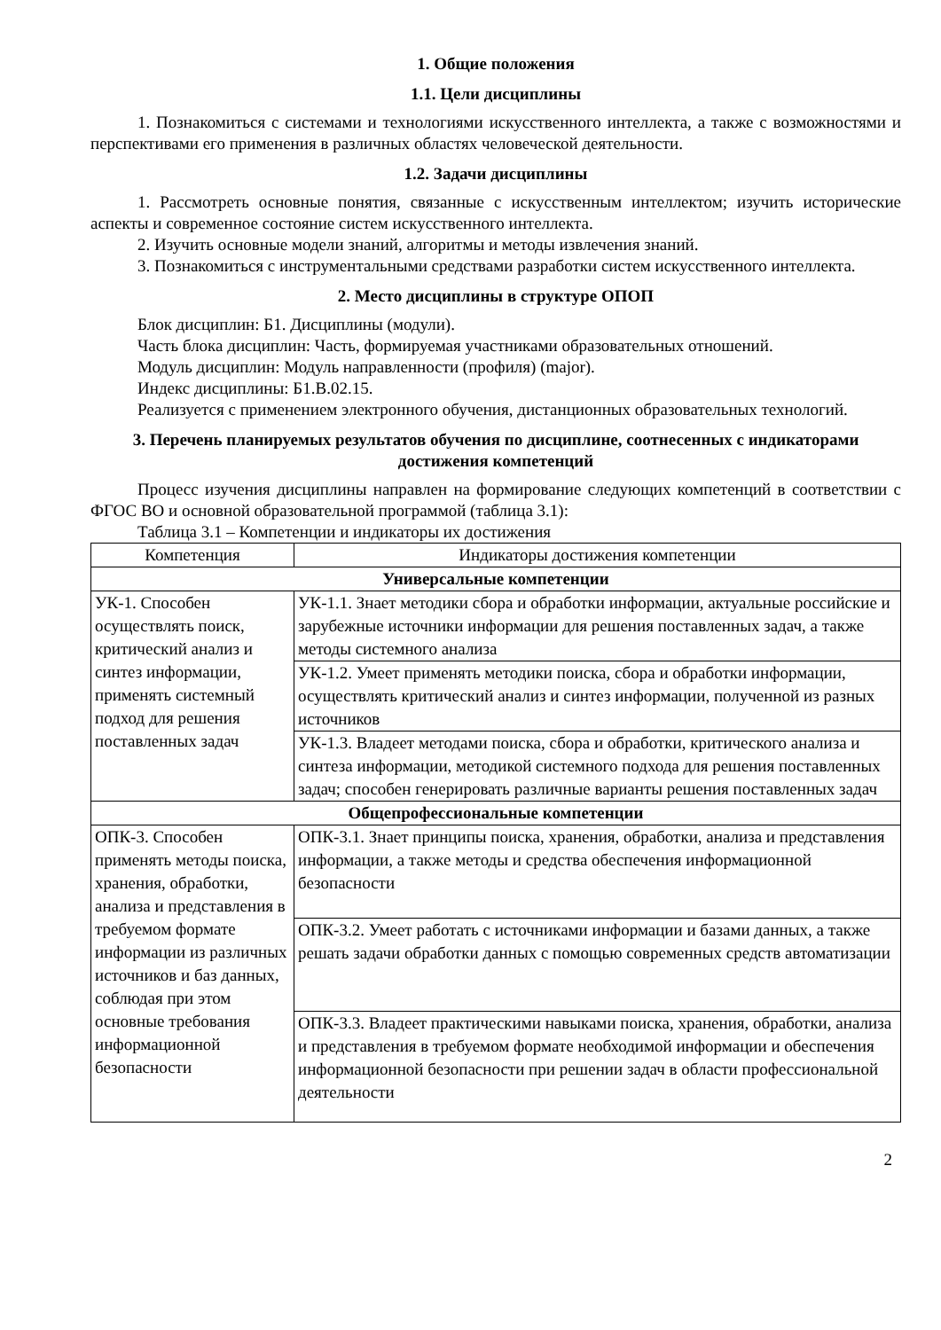1. Общие положения
1.1. Цели дисциплины
1. Познакомиться с системами и технологиями искусственного интеллекта, а также с возможностями и перспективами его применения в различных областях человеческой деятельности.
1.2. Задачи дисциплины
1. Рассмотреть основные понятия, связанные с искусственным интеллектом; изучить исторические аспекты и современное состояние систем искусственного интеллекта.
2. Изучить основные модели знаний, алгоритмы и методы извлечения знаний.
3. Познакомиться с инструментальными средствами разработки систем искусственного интеллекта.
2. Место дисциплины в структуре ОПОП
Блок дисциплин: Б1. Дисциплины (модули).
Часть блока дисциплин: Часть, формируемая участниками образовательных отношений.
Модуль дисциплин: Модуль направленности (профиля) (major).
Индекс дисциплины: Б1.В.02.15.
Реализуется с применением электронного обучения, дистанционных образовательных технологий.
3. Перечень планируемых результатов обучения по дисциплине, соотнесенных с индикаторами достижения компетенций
Процесс изучения дисциплины направлен на формирование следующих компетенций в соответствии с ФГОС ВО и основной образовательной программой (таблица 3.1):
Таблица 3.1 – Компетенции и индикаторы их достижения
| Компетенция | Индикаторы достижения компетенции |
| --- | --- |
| Универсальные компетенции | |
| УК-1. Способен осуществлять поиск, критический анализ и синтез информации, применять системный подход для решения поставленных задач | УК-1.1. Знает методики сбора и обработки информации, актуальные российские и зарубежные источники информации для решения поставленных задач, а также методы системного анализа |
| | УК-1.2. Умеет применять методики поиска, сбора и обработки информации, осуществлять критический анализ и синтез информации, полученной из разных источников |
| | УК-1.3. Владеет методами поиска, сбора и обработки, критического анализа и синтеза информации, методикой системного подхода для решения поставленных задач; способен генерировать различные варианты решения поставленных задач |
| Общепрофессиональные компетенции | |
| ОПК-3. Способен применять методы поиска, хранения, обработки, анализа и представления в требуемом формате информации из различных источников и баз данных, соблюдая при этом основные требования информационной безопасности | ОПК-3.1. Знает принципы поиска, хранения, обработки, анализа и представления информации, а также методы и средства обеспечения информационной безопасности |
| | ОПК-3.2. Умеет работать с источниками информации и базами данных, а также решать задачи обработки данных с помощью современных средств автоматизации |
| | ОПК-3.3. Владеет практическими навыками поиска, хранения, обработки, анализа и представления в требуемом формате необходимой информации и обеспечения информационной безопасности при решении задач в области профессиональной деятельности |
2